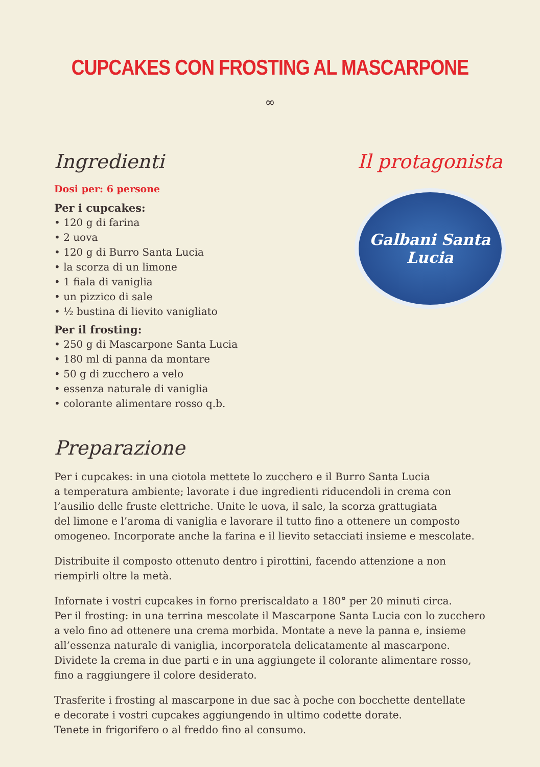CUPCAKES CON FROSTING AL MASCARPONE
∞
Ingredienti
Dosi per: 6 persone
Per i cupcakes:
• 120 g di farina
• 2 uova
• 120 g di Burro Santa Lucia
• la scorza di un limone
• 1 fiala di vaniglia
• un pizzico di sale
• ½ bustina di lievito vanigliato
Per il frosting:
• 250 g di Mascarpone Santa Lucia
• 180 ml di panna da montare
• 50 g di zucchero a velo
• essenza naturale di vaniglia
• colorante alimentare rosso q.b.
Il protagonista
Galbani Santa Lucia
Preparazione
Per i cupcakes: in una ciotola mettete lo zucchero e il Burro Santa Lucia
a temperatura ambiente; lavorate i due ingredienti riducendoli in crema con l’ausilio delle fruste elettriche. Unite le uova, il sale, la scorza grattugiata
del limone e l’aroma di vaniglia e lavorare il tutto fino a ottenere un composto omogeneo. Incorporate anche la farina e il lievito setacciati insieme e mescolate.
Distribuite il composto ottenuto dentro i pirottini, facendo attenzione a non riempirli oltre la metà.
Infornate i vostri cupcakes in forno preriscaldato a 180° per 20 minuti circa.
Per il frosting: in una terrina mescolate il Mascarpone Santa Lucia con lo zucchero a velo fino ad ottenere una crema morbida. Montate a neve la panna e, insieme all’essenza naturale di vaniglia, incorporatela delicatamente al mascarpone. Dividete la crema in due parti e in una aggiungete il colorante alimentare rosso, fino a raggiungere il colore desiderato.
Trasferite i frosting al mascarpone in due sac à poche con bocchette dentellate
e decorate i vostri cupcakes aggiungendo in ultimo codette dorate.
Tenete in frigorifero o al freddo fino al consumo.